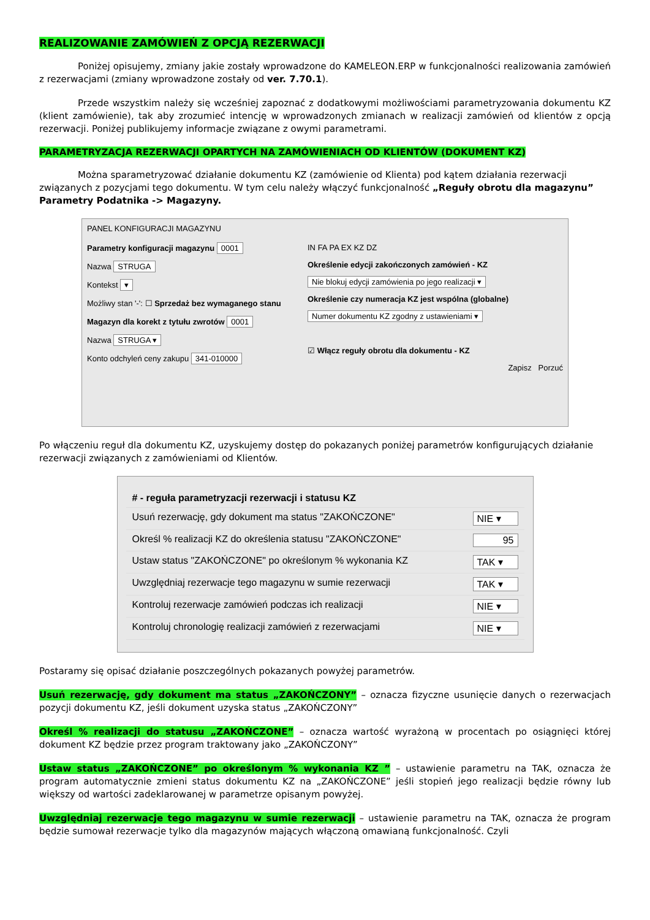REALIZOWANIE ZAMÓWIEŃ Z OPCJĄ REZERWACJI
Poniżej opisujemy, zmiany jakie zostały wprowadzone do KAMELEON.ERP w funkcjonalności realizowania zamówień z rezerwacjami (zmiany wprowadzone zostały od ver. 7.70.1).
Przede wszystkim należy się wcześniej zapoznać z dodatkowymi możliwościami parametryzowania dokumentu KZ (klient zamówienie), tak aby zrozumieć intencję w wprowadzonych zmianach w realizacji zamówień od klientów z opcją rezerwacji. Poniżej publikujemy informacje związane z owymi parametrami.
PARAMETRYZACJA REZERWACJI OPARTYCH NA ZAMÓWIENIACH OD KLIENTÓW (DOKUMENT KZ)
Można sparametryzować działanie dokumentu KZ (zamówienie od Klienta) pod kątem działania rezerwacji związanych z pozycjami tego dokumentu. W tym celu należy włączyć funkcjonalność „Reguły obrotu dla magazynu” Parametry Podatnika -> Magazyny.
PANEL KONFIGURACJI MAGAZYNU
Parametry konfiguracji magazynu 0001
Nazwa STRUGA
Kontekst ▾
Możliwy stan '-': ☐ Sprzedaż bez wymaganego stanu
Magazyn dla korekt z tytułu zwrotów 0001
Nazwa STRUGA ▾
Konto odchyleń ceny zakupu 341-010000
IN FA PA EX KZ DZ
Określenie edycji zakończonych zamówień - KZ
Nie blokuj edycji zamówienia po jego realizacji ▾
Określenie czy numeracja KZ jest wspólna (globalne)
Numer dokumentu KZ zgodny z ustawieniami ▾
☑ Włącz reguły obrotu dla dokumentu - KZ
Zapisz Porzuć
Po włączeniu reguł dla dokumentu KZ, uzyskujemy dostęp do pokazanych poniżej parametrów konfigurujących działanie rezerwacji związanych z zamówieniami od Klientów.
# - reguła parametryzacji rezerwacji i statusu KZ
Usuń rezerwację, gdy dokument ma status "ZAKOŃCZONE" NIE ▾
Określ % realizacji KZ do określenia statusu "ZAKOŃCZONE" 95
Ustaw status "ZAKOŃCZONE" po określonym % wykonania KZ TAK ▾
Uwzględniaj rezerwacje tego magazynu w sumie rezerwacji TAK ▾
Kontroluj rezerwacje zamówień podczas ich realizacji NIE ▾
Kontroluj chronologię realizacji zamówień z rezerwacjami NIE ▾
Postaramy się opisać działanie poszczególnych pokazanych powyżej parametrów.
Usuń rezerwację, gdy dokument ma status „ZAKOŃCZONY” – oznacza fizyczne usunięcie danych o rezerwacjach pozycji dokumentu KZ, jeśli dokument uzyska status „ZAKOŃCZONY”
Określ % realizacji do statusu „ZAKOŃCZONE” – oznacza wartość wyrażoną w procentach po osiągnięci której dokument KZ będzie przez program traktowany jako „ZAKOŃCZONY”
Ustaw status „ZAKOŃCZONE” po określonym % wykonania KZ ” – ustawienie parametru na TAK, oznacza że program automatycznie zmieni status dokumentu KZ na „ZAKOŃCZONE” jeśli stopień jego realizacji będzie równy lub większy od wartości zadeklarowanej w parametrze opisanym powyżej.
Uwzględniaj rezerwacje tego magazynu w sumie rezerwacji – ustawienie parametru na TAK, oznacza że program będzie sumował rezerwacje tylko dla magazynów mających włączoną omawianą funkcjonalność. Czyli